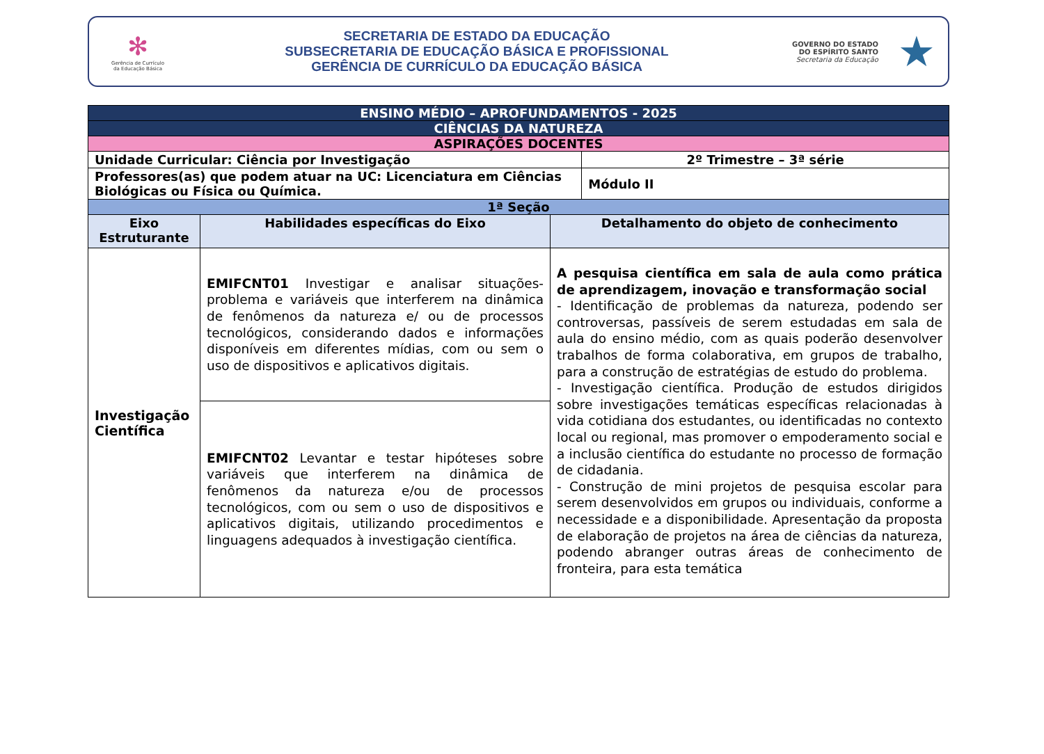✻
Gerência de Currículo
da Educação Básica
SECRETARIA DE ESTADO DA EDUCAÇÃO
SUBSECRETARIA DE EDUCAÇÃO BÁSICA E PROFISSIONAL
GERÊNCIA DE CURRÍCULO DA EDUCAÇÃO BÁSICA
GOVERNO DO ESTADO
DO ESPÍRITO SANTO
Secretaria da Educação
★
| ENSINO MÉDIO – APROFUNDAMENTOS - 2025 | | | |
| CIÊNCIAS DA NATUREZA | | | |
| ASPIRAÇÕES DOCENTES | | | |
| Unidade Curricular: Ciência por Investigação | | | 2º Trimestre – 3ª série |
| Professores(as) que podem atuar na UC: Licenciatura em Ciências Biológicas ou Física ou Química. | | | Módulo II |
| 1ª Seção | | | |
| Eixo Estruturante | Habilidades específicas do Eixo | Detalhamento do objeto de conhecimento | |
| Investigação Científica | EMIFCNT01 Investigar e analisar situações-problema e variáveis que interferem na dinâmica de fenômenos da natureza e/ ou de processos tecnológicos, considerando dados e informações disponíveis em diferentes mídias, com ou sem o uso de dispositivos e aplicativos digitais. | A pesquisa científica em sala de aula como prática de aprendizagem, inovação e transformação social - Identificação de problemas da natureza, podendo ser controversas, passíveis de serem estudadas em sala de aula do ensino médio, com as quais poderão desenvolver trabalhos de forma colaborativa, em grupos de trabalho, para a construção de estratégias de estudo do problema. - Investigação científica. Produção de estudos dirigidos sobre investigações temáticas específicas relacionadas à vida cotidiana dos estudantes, ou identificadas no contexto local ou regional, mas promover o empoderamento social e a inclusão científica do estudante no processo de formação de cidadania. - Construção de mini projetos de pesquisa escolar para serem desenvolvidos em grupos ou individuais, conforme a necessidade e a disponibilidade. Apresentação da proposta de elaboração de projetos na área de ciências da natureza, podendo abranger outras áreas de conhecimento de fronteira, para esta temática | |
| | EMIFCNT02 Levantar e testar hipóteses sobre variáveis que interferem na dinâmica de fenômenos da natureza e/ou de processos tecnológicos, com ou sem o uso de dispositivos e aplicativos digitais, utilizando procedimentos e linguagens adequados à investigação científica. | | |